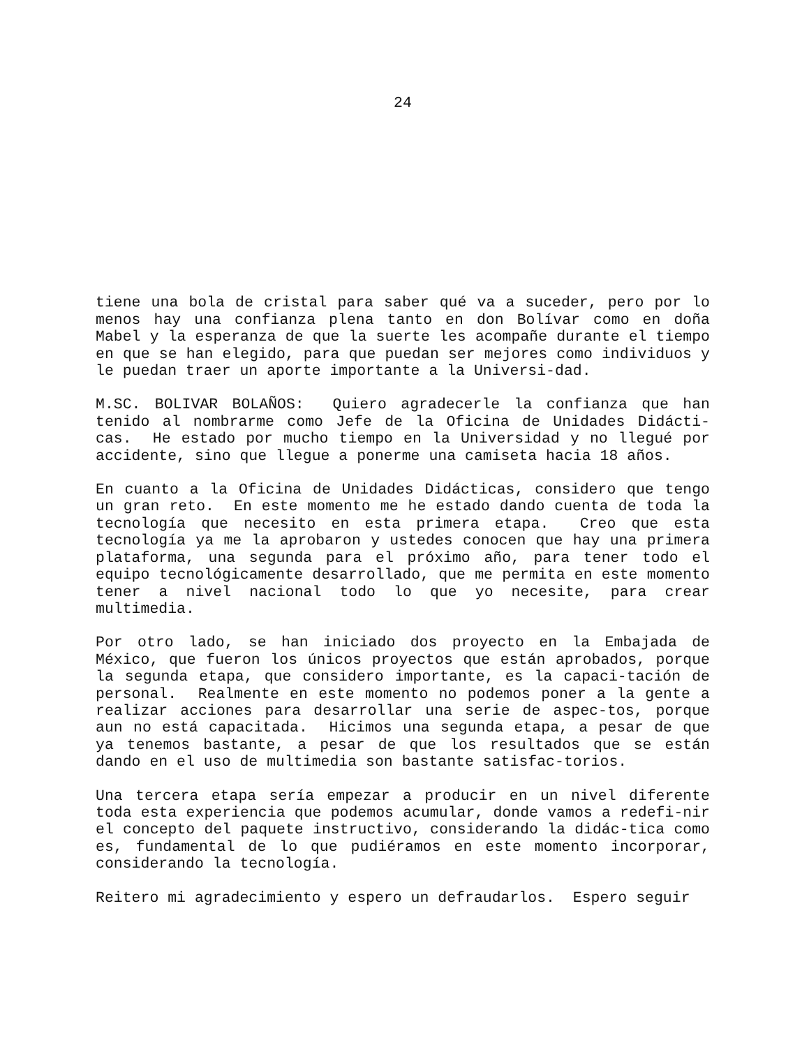24
tiene una bola de cristal para saber qué va a suceder, pero por lo menos hay una confianza plena tanto en don Bolívar como en doña Mabel y la esperanza de que la suerte les acompañe durante el tiempo en que se han elegido, para que puedan ser mejores como individuos y le puedan traer un aporte importante a la Universi-dad.
M.SC. BOLIVAR BOLAÑOS: Quiero agradecerle la confianza que han tenido al nombrarme como Jefe de la Oficina de Unidades Didácti-cas. He estado por mucho tiempo en la Universidad y no llegué por accidente, sino que llegue a ponerme una camiseta hacia 18 años.
En cuanto a la Oficina de Unidades Didácticas, considero que tengo un gran reto. En este momento me he estado dando cuenta de toda la tecnología que necesito en esta primera etapa. Creo que esta tecnología ya me la aprobaron y ustedes conocen que hay una primera plataforma, una segunda para el próximo año, para tener todo el equipo tecnológicamente desarrollado, que me permita en este momento tener a nivel nacional todo lo que yo necesite, para crear multimedia.
Por otro lado, se han iniciado dos proyecto en la Embajada de México, que fueron los únicos proyectos que están aprobados, porque la segunda etapa, que considero importante, es la capaci-tación de personal. Realmente en este momento no podemos poner a la gente a realizar acciones para desarrollar una serie de aspec-tos, porque aun no está capacitada. Hicimos una segunda etapa, a pesar de que ya tenemos bastante, a pesar de que los resultados que se están dando en el uso de multimedia son bastante satisfac-torios.
Una tercera etapa sería empezar a producir en un nivel diferente toda esta experiencia que podemos acumular, donde vamos a redefi-nir el concepto del paquete instructivo, considerando la didác-tica como es, fundamental de lo que pudiéramos en este momento incorporar, considerando la tecnología.
Reitero mi agradecimiento y espero un defraudarlos. Espero seguir